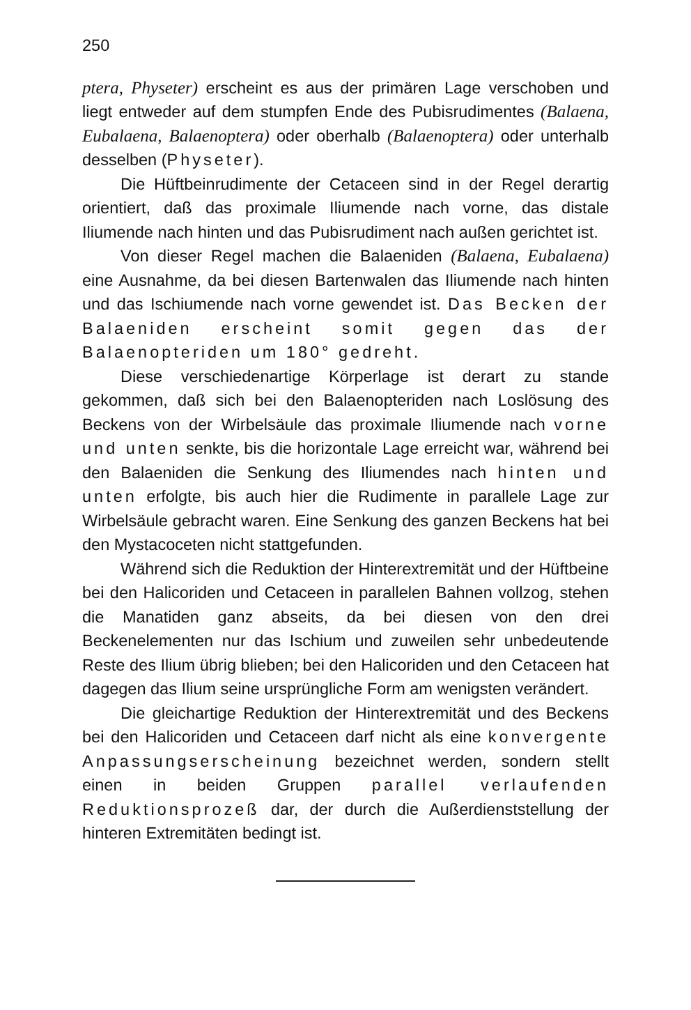250
ptera, Physeter) erscheint es aus der primären Lage verschoben und liegt entweder auf dem stumpfen Ende des Pubisrudimentes (Balaena, Eubalaena, Balaenoptera) oder oberhalb (Balaenoptera) oder unterhalb desselben (Physeter).
Die Hüftbeinrudimente der Cetaceen sind in der Regel derartig orientiert, daß das proximale Iliumende nach vorne, das distale Iliumende nach hinten und das Pubisrudiment nach außen gerichtet ist.
Von dieser Regel machen die Balaeniden (Balaena, Eubalaena) eine Ausnahme, da bei diesen Bartenwalen das Iliumende nach hinten und das Ischiumende nach vorne gewendet ist. Das Becken der Balaeniden erscheint somit gegen das der Balaenopteriden um 180° gedreht.
Diese verschiedenartige Körperlage ist derart zu stande gekommen, daß sich bei den Balaenopteriden nach Loslösung des Beckens von der Wirbelsäule das proximale Iliumende nach vorne und unten senkte, bis die horizontale Lage erreicht war, während bei den Balaeniden die Senkung des Iliumendes nach hinten und unten erfolgte, bis auch hier die Rudimente in parallele Lage zur Wirbelsäule gebracht waren. Eine Senkung des ganzen Beckens hat bei den Mystacoceten nicht stattgefunden.
Während sich die Reduktion der Hinterextremität und der Hüftbeine bei den Halicoriden und Cetaceen in parallelen Bahnen vollzog, stehen die Manatiden ganz abseits, da bei diesen von den drei Beckenelementen nur das Ischium und zuweilen sehr unbedeutende Reste des Ilium übrig blieben; bei den Halicoriden und den Cetaceen hat dagegen das Ilium seine ursprüngliche Form am wenigsten verändert.
Die gleichartige Reduktion der Hinterextremität und des Beckens bei den Halicoriden und Cetaceen darf nicht als eine konvergente Anpassungserscheinung bezeichnet werden, sondern stellt einen in beiden Gruppen parallel verlaufenden Reduktionsprozeß dar, der durch die Außerdienststellung der hinteren Extremitäten bedingt ist.